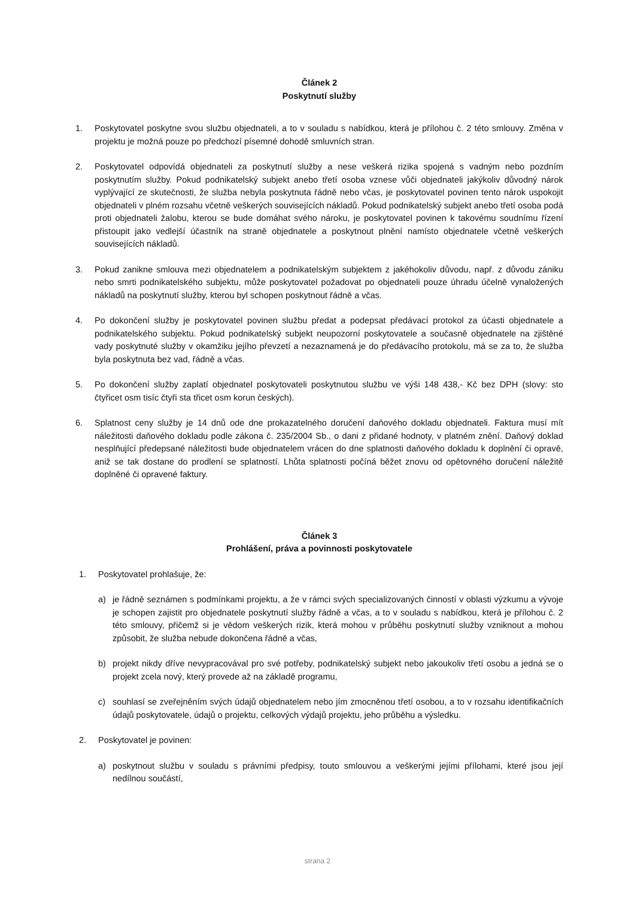Článek 2
Poskytnutí služby
1. Poskytovatel poskytne svou službu objednateli, a to v souladu s nabídkou, která je přílohou č. 2 této smlouvy. Změna v projektu je možná pouze po předchozí písemné dohodě smluvních stran.
2. Poskytovatel odpovídá objednateli za poskytnutí služby a nese veškerá rizika spojená s vadným nebo pozdním poskytnutím služby. Pokud podnikatelský subjekt anebo třetí osoba vznese vůči objednateli jakýkoliv důvodný nárok vyplývající ze skutečnosti, že služba nebyla poskytnuta řádně nebo včas, je poskytovatel povinen tento nárok uspokojit objednateli v plném rozsahu včetně veškerých souvisejících nákladů. Pokud podnikatelský subjekt anebo třetí osoba podá proti objednateli žalobu, kterou se bude domáhat svého nároku, je poskytovatel povinen k takovému soudnímu řízení přistoupit jako vedlejší účastník na straně objednatele a poskytnout plnění namísto objednatele včetně veškerých souvisejících nákladů.
3. Pokud zanikne smlouva mezi objednatelem a podnikatelským subjektem z jakéhokoliv důvodu, např. z důvodu zániku nebo smrti podnikatelského subjektu, může poskytovatel požadovat po objednateli pouze úhradu účelně vynaložených nákladů na poskytnutí služby, kterou byl schopen poskytnout řádně a včas.
4. Po dokončení služby je poskytovatel povinen službu předat a podepsat předávací protokol za účasti objednatele a podnikatelského subjektu. Pokud podnikatelský subjekt neupozorní poskytovatele a současně objednatele na zjištěné vady poskytnuté služby v okamžiku jejího převzetí a nezaznamená je do předávacího protokolu, má se za to, že služba byla poskytnuta bez vad, řádně a včas.
5. Po dokončení služby zaplatí objednatel poskytovateli poskytnutou službu ve výši 148 438,- Kč bez DPH (slovy: sto čtyřicet osm tisíc čtyři sta třicet osm korun českých).
6. Splatnost ceny služby je 14 dnů ode dne prokazatelného doručení daňového dokladu objednateli. Faktura musí mít náležitosti daňového dokladu podle zákona č. 235/2004 Sb., o dani z přidané hodnoty, v platném znění. Daňový doklad nesplňující předepsané náležitosti bude objednatelem vrácen do dne splatnosti daňového dokladu k doplnění či opravě, aniž se tak dostane do prodlení se splatností. Lhůta splatnosti počíná běžet znovu od opětovného doručení náležitě doplněné či opravené faktury.
Článek 3
Prohlášení, práva a povinnosti poskytovatele
1. Poskytovatel prohlašuje, že:
a) je řádně seznámen s podmínkami projektu, a že v rámci svých specializovaných činností v oblasti výzkumu a vývoje je schopen zajistit pro objednatele poskytnutí služby řádně a včas, a to v souladu s nabídkou, která je přílohou č. 2 této smlouvy, přičemž si je vědom veškerých rizik, která mohou v průběhu poskytnutí služby vzniknout a mohou způsobit, že služba nebude dokončena řádně a včas,
b) projekt nikdy dříve nevypracovával pro své potřeby, podnikatelský subjekt nebo jakoukoliv třetí osobu a jedná se o projekt zcela nový, který provede až na základě programu,
c) souhlasí se zveřejněním svých údajů objednatelem nebo jím zmocněnou třetí osobou, a to v rozsahu identifikačních údajů poskytovatele, údajů o projektu, celkových výdajů projektu, jeho průběhu a výsledku.
2. Poskytovatel je povinen:
a) poskytnout službu v souladu s právními předpisy, touto smlouvou a veškerými jejími přílohami, které jsou její nedílnou součástí,
strana 2